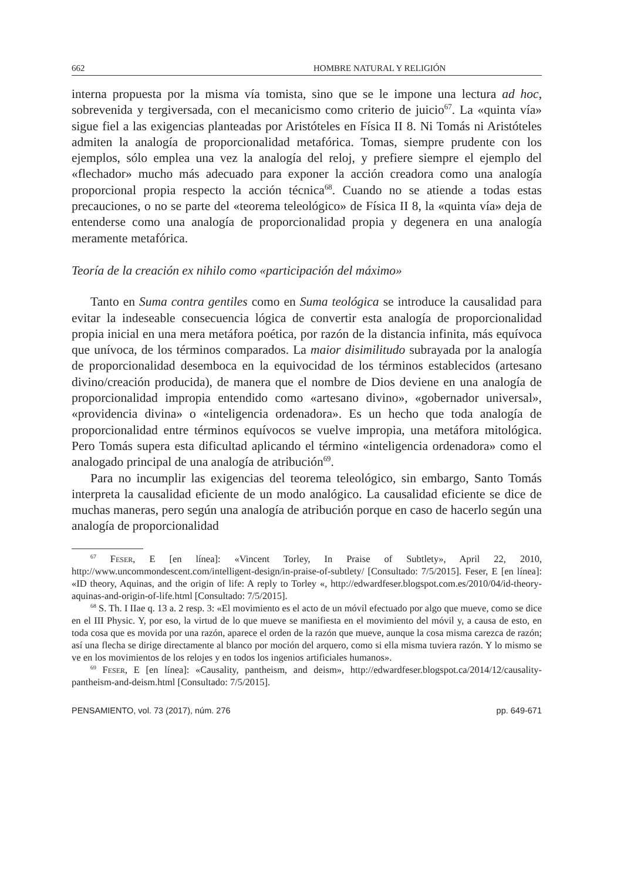662 HOMBRE NATURAL Y RELIGIÓN
interna propuesta por la misma vía tomista, sino que se le impone una lectura ad hoc, sobrevenida y tergiversada, con el mecanicismo como criterio de juicio<sup>67</sup>. La «quinta vía» sigue fiel a las exigencias planteadas por Aristóteles en Física II 8. Ni Tomás ni Aristóteles admiten la analogía de proporcionalidad metafórica. Tomas, siempre prudente con los ejemplos, sólo emplea una vez la analogía del reloj, y prefiere siempre el ejemplo del «flechador» mucho más adecuado para exponer la acción creadora como una analogía proporcional propia respecto la acción técnica<sup>68</sup>. Cuando no se atiende a todas estas precauciones, o no se parte del «teorema teleológico» de Física II 8, la «quinta vía» deja de entenderse como una analogía de proporcionalidad propia y degenera en una analogía meramente metafórica.
Teoría de la creación ex nihilo como «participación del máximo»
Tanto en Suma contra gentiles como en Suma teológica se introduce la causalidad para evitar la indeseable consecuencia lógica de convertir esta analogía de proporcionalidad propia inicial en una mera metáfora poética, por razón de la distancia infinita, más equívoca que unívoca, de los términos comparados. La maior disimilitudo subrayada por la analogía de proporcionalidad desemboca en la equivocidad de los términos establecidos (artesano divino/creación producida), de manera que el nombre de Dios deviene en una analogía de proporcionalidad impropia entendido como «artesano divino», «gobernador universal», «providencia divina» o «inteligencia ordenadora». Es un hecho que toda analogía de proporcionalidad entre términos equívocos se vuelve impropia, una metáfora mitológica. Pero Tomás supera esta dificultad aplicando el término «inteligencia ordenadora» como el analogado principal de una analogía de atribución<sup>69</sup>.
Para no incumplir las exigencias del teorema teleológico, sin embargo, Santo Tomás interpreta la causalidad eficiente de un modo analógico. La causalidad eficiente se dice de muchas maneras, pero según una analogía de atribución porque en caso de hacerlo según una analogía de proporcionalidad
<sup>67</sup> Feser, E [en línea]: «Vincent Torley, In Praise of Subtlety», April 22, 2010, http://www.uncommondescent.com/intelligent-design/in-praise-of-subtlety/ [Consultado: 7/5/2015]. Feser, E [en línea]: «ID theory, Aquinas, and the origin of life: A reply to Torley «, http://edwardfeser.blogspot.com.es/2010/04/id-theory-aquinas-and-origin-of-life.html [Consultado: 7/5/2015].
<sup>68</sup> S. Th. I IIae q. 13 a. 2 resp. 3: «El movimiento es el acto de un móvil efectuado por algo que mueve, como se dice en el III Physic. Y, por eso, la virtud de lo que mueve se manifiesta en el movimiento del móvil y, a causa de esto, en toda cosa que es movida por una razón, aparece el orden de la razón que mueve, aunque la cosa misma carezca de razón; así una flecha se dirige directamente al blanco por moción del arquero, como si ella misma tuviera razón. Y lo mismo se ve en los movimientos de los relojes y en todos los ingenios artificiales humanos».
<sup>69</sup> Feser, E [en línea]: «Causality, pantheism, and deism», http://edwardfeser.blogspot.ca/2014/12/causality-pantheism-and-deism.html [Consultado: 7/5/2015].
PENSAMIENTO, vol. 73 (2017), núm. 276 pp. 649-671